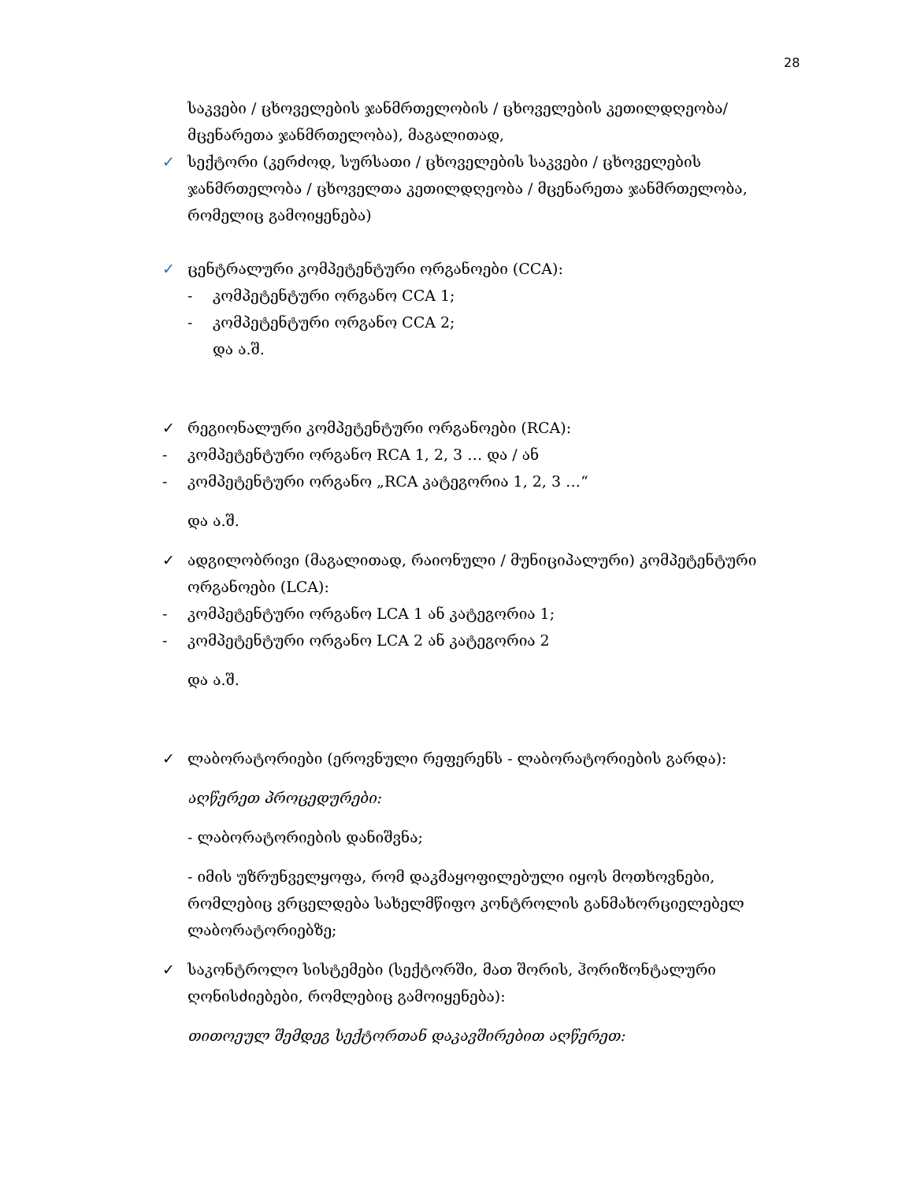28
საკვები / ცხოველების ჯანმრთელობის / ცხოველების კეთილდღეობა/ მცენარეთა ჯანმრთელობა), მაგალითად,
✓ სექტორი (კერძოდ, სურსათი / ცხოველების საკვები / ცხოველების ჯანმრთელობა / ცხოველთა კეთილდღეობა / მცენარეთა ჯანმრთელობა, რომელიც გამოიყენება)
✓ ცენტრალური კომპეტენტური ორგანოები (CCA):
- კომპეტენტური ორგანო CCA 1;
- კომპეტენტური ორგანო CCA 2;
და ა.შ.
✓ რეგიონალური კომპეტენტური ორგანოები (RCA):
- კომპეტენტური ორგანო RCA 1, 2, 3 … და / ან
- კომპეტენტური ორგანო „RCA კატეგორია 1, 2, 3 …“
და ა.შ.
✓ ადგილობრივი (მაგალითად, რაიონული / მუნიციპალური) კომპეტენტური ორგანოები (LCA):
- კომპეტენტური ორგანო LCA 1 ან კატეგორია 1;
- კომპეტენტური ორგანო LCA 2 ან კატეგორია 2
და ა.შ.
✓ ლაბორატორიები (ეროვნული რეფერენს - ლაბორატორიების გარდა):
აღწერეთ პროცედურები:
- ლაბორატორიების დანიშვნა;
- იმის უზრუნველყოფა, რომ დაკმაყოფილებული იყოს მოთხოვნები, რომლებიც ვრცელდება სახელმწიფო კონტროლის განმახორციელებელ ლაბორატორიებზე;
✓ საკონტროლო სისტემები (სექტორში, მათ შორის, ჰორიზონტალური ღონისძიებები, რომლებიც გამოიყენება):
თითოეულ შემდეგ სექტორთან დაკავშირებით აღწერეთ: